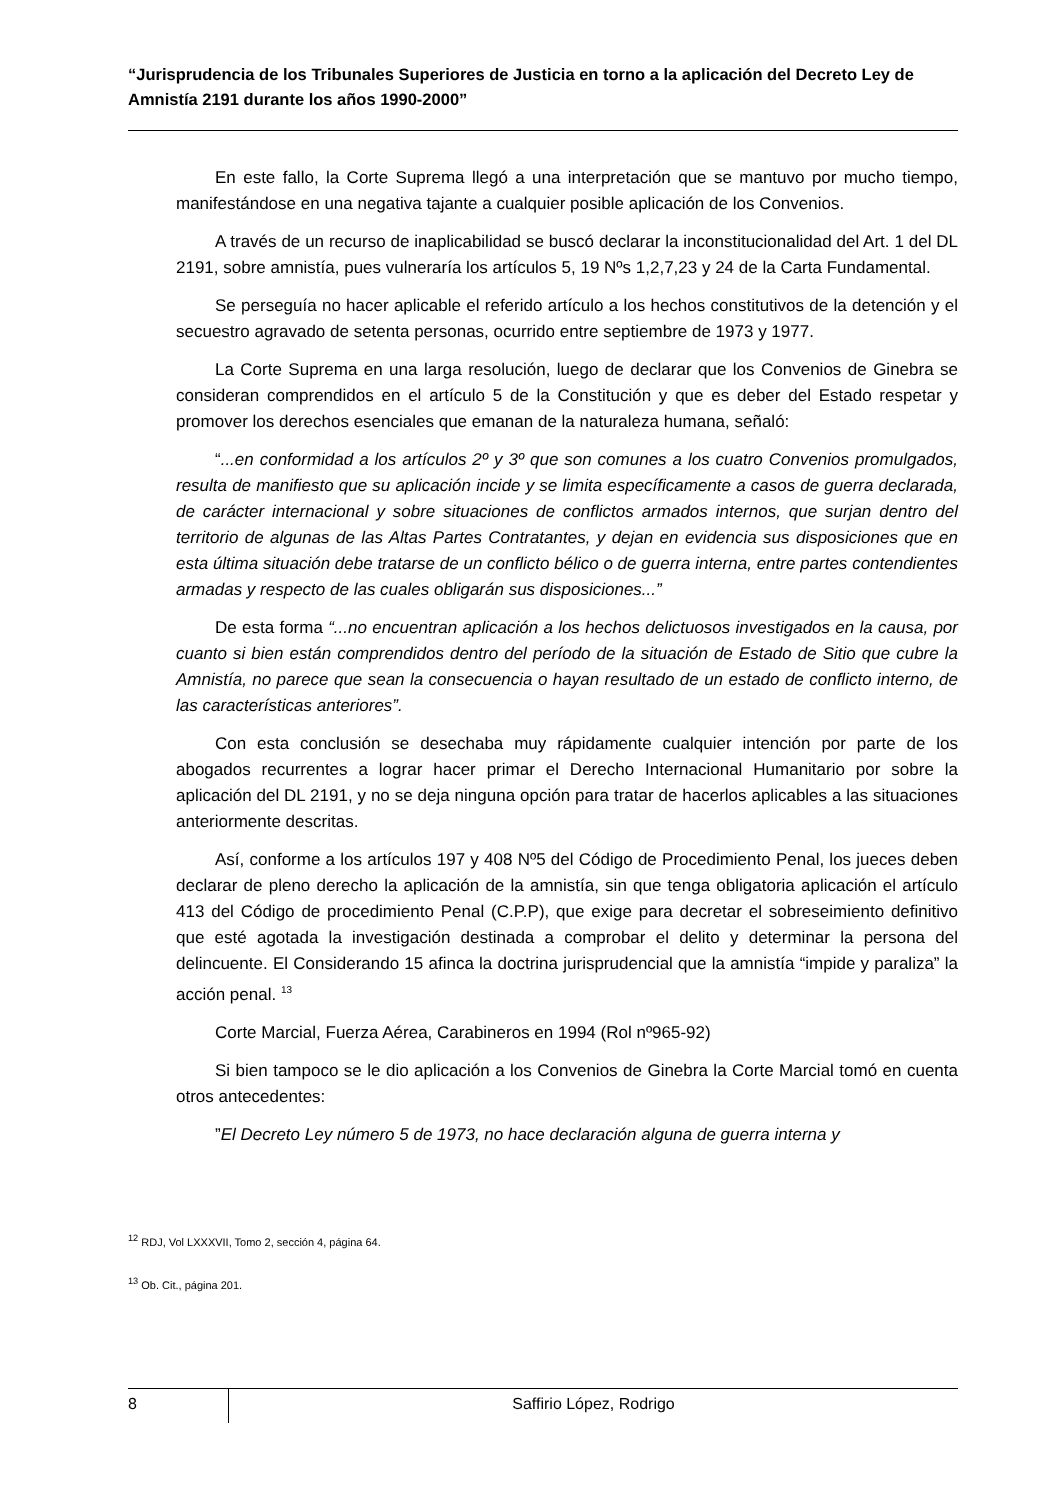“Jurisprudencia de los Tribunales Superiores de Justicia en torno a la aplicación del Decreto Ley de Amnistía 2191 durante los años 1990-2000”
En este fallo, la Corte Suprema llegó a una interpretación que se mantuvo por mucho tiempo, manifestándose en una negativa tajante a cualquier posible aplicación de los Convenios.
A través de un recurso de inaplicabilidad se buscó declarar la inconstitucionalidad del Art. 1 del DL 2191, sobre amnistía, pues vulneraría los artículos 5, 19 Nºs 1,2,7,23 y 24 de la Carta Fundamental.
Se perseguía no hacer aplicable el referido artículo a los hechos constitutivos de la detención y el secuestro agravado de setenta personas, ocurrido entre septiembre de 1973 y 1977.
La Corte Suprema en una larga resolución, luego de declarar que los Convenios de Ginebra se consideran comprendidos en el artículo 5 de la Constitución y que es deber del Estado respetar y promover los derechos esenciales que emanan de la naturaleza humana, señaló:
“...en conformidad a los artículos 2º y 3º que son comunes a los cuatro Convenios promulgados, resulta de manifiesto que su aplicación incide y se limita específicamente a casos de guerra declarada, de carácter internacional y sobre situaciones de conflictos armados internos, que surjan dentro del territorio de algunas de las Altas Partes Contratantes, y dejan en evidencia sus disposiciones que en esta última situación debe tratarse de un conflicto bélico o de guerra interna, entre partes contendientes armadas y respecto de las cuales obligarán sus disposiciones...”
De esta forma “...no encuentran aplicación a los hechos delictuosos investigados en la causa, por cuanto si bien están comprendidos dentro del período de la situación de Estado de Sitio que cubre la Amnistía, no parece que sean la consecuencia o hayan resultado de un estado de conflicto interno, de las características anteriores”.
Con esta conclusión se desechaba muy rápidamente cualquier intención por parte de los abogados recurrentes a lograr hacer primar el Derecho Internacional Humanitario por sobre la aplicación del DL 2191, y no se deja ninguna opción para tratar de hacerlos aplicables a las situaciones anteriormente descritas.
Así, conforme a los artículos 197 y 408 Nº5 del Código de Procedimiento Penal, los jueces deben declarar de pleno derecho la aplicación de la amnistía, sin que tenga obligatoria aplicación el artículo 413 del Código de procedimiento Penal (C.P.P), que exige para decretar el sobreseimiento definitivo que esté agotada la investigación destinada a comprobar el delito y determinar la persona del delincuente. El Considerando 15 afinca la doctrina jurisprudencial que la amnistía “impide y paraliza” la acción penal. <sup>13</sup>
Corte Marcial, Fuerza Aérea, Carabineros en 1994 (Rol nº965-92)
Si bien tampoco se le dio aplicación a los Convenios de Ginebra la Corte Marcial tomó en cuenta otros antecedentes:
”El Decreto Ley número 5 de 1973, no hace declaración alguna de guerra interna y
<sup>12</sup> RDJ, Vol LXXXVII, Tomo 2, sección 4, página 64.
<sup>13</sup> Ob. Cit., página 201.
8
Saffirio López, Rodrigo